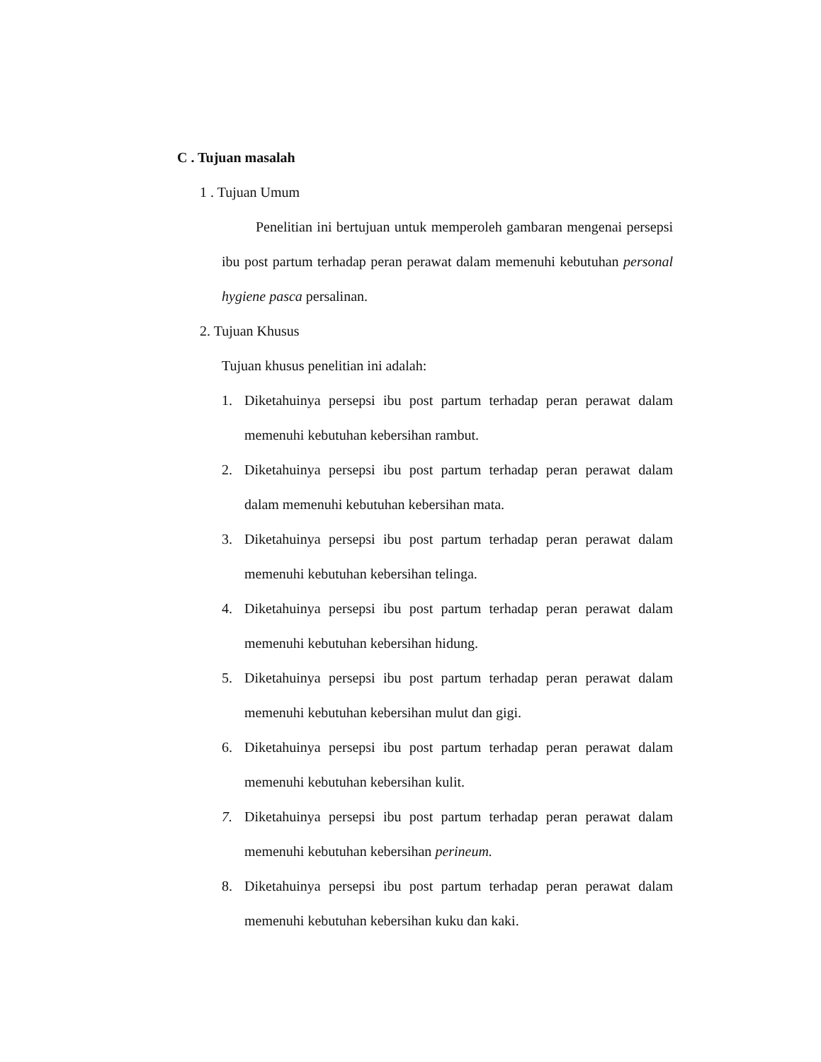C . Tujuan masalah
1 . Tujuan Umum
Penelitian ini bertujuan untuk memperoleh gambaran mengenai persepsi ibu post partum terhadap peran perawat dalam memenuhi kebutuhan personal hygiene pasca persalinan.
2. Tujuan Khusus
Tujuan khusus penelitian ini adalah:
1. Diketahuinya persepsi ibu post partum terhadap peran perawat dalam memenuhi kebutuhan kebersihan rambut.
2. Diketahuinya persepsi ibu post partum terhadap peran perawat dalam dalam memenuhi kebutuhan kebersihan mata.
3. Diketahuinya persepsi ibu post partum terhadap peran perawat dalam memenuhi kebutuhan kebersihan telinga.
4. Diketahuinya persepsi ibu post partum terhadap peran perawat dalam memenuhi kebutuhan kebersihan hidung.
5. Diketahuinya persepsi ibu post partum terhadap peran perawat dalam memenuhi kebutuhan kebersihan mulut dan gigi.
6. Diketahuinya persepsi ibu post partum terhadap peran perawat dalam memenuhi kebutuhan kebersihan kulit.
7. Diketahuinya persepsi ibu post partum terhadap peran perawat dalam memenuhi kebutuhan kebersihan perineum.
8. Diketahuinya persepsi ibu post partum terhadap peran perawat dalam memenuhi kebutuhan kebersihan kuku dan kaki.